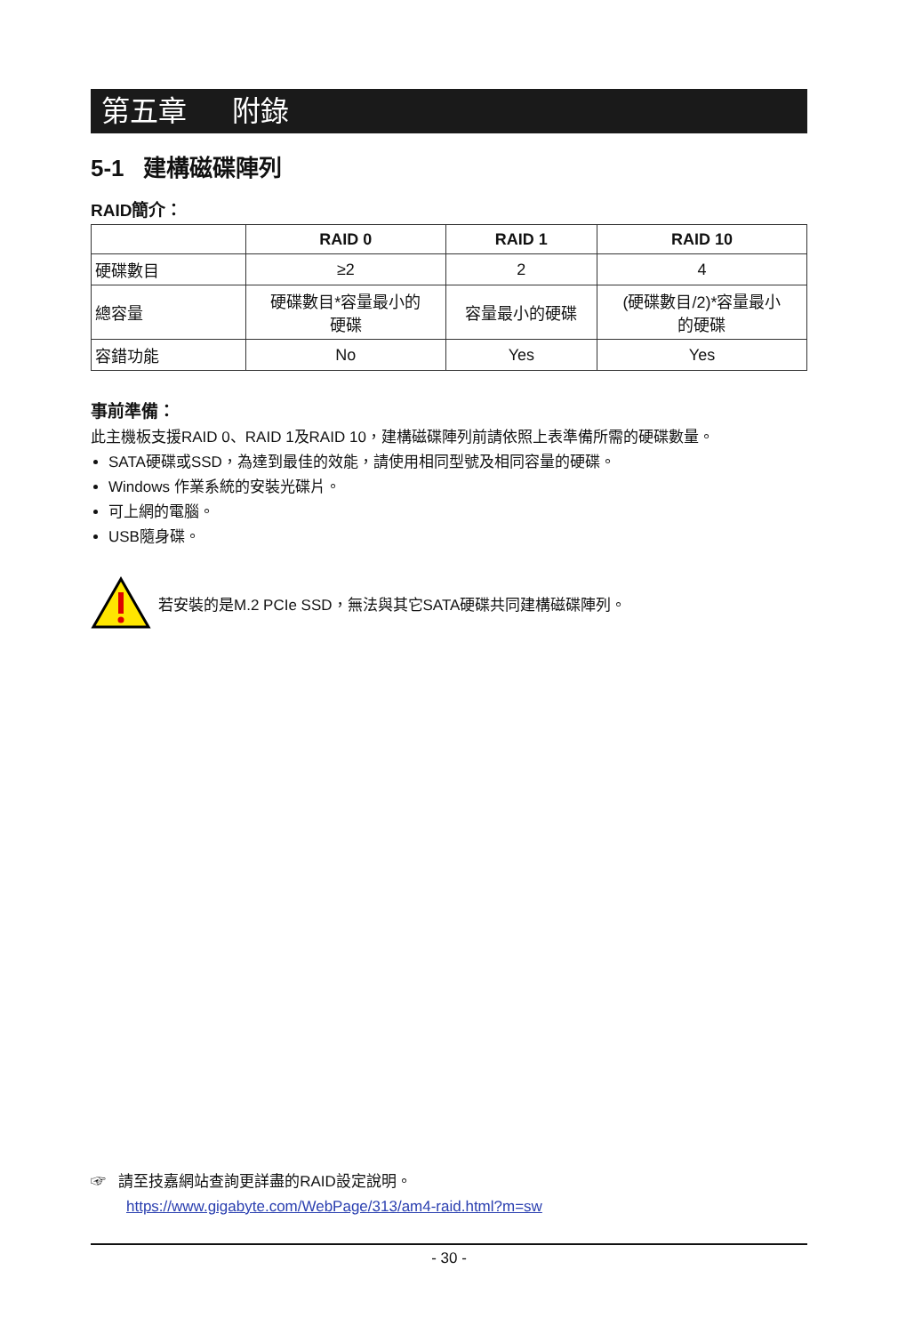第五章 附錄
5-1 建構磁碟陣列
RAID簡介：
| | RAID 0 | RAID 1 | RAID 10 |
| --- | --- | --- | --- |
| 硬碟數目 | ≥2 | 2 | 4 |
| 總容量 | 硬碟數目*容量最小的 硬碟 | 容量最小的硬碟 | (硬碟數目/2)*容量最小 的硬碟 |
| 容錯功能 | No | Yes | Yes |
事前準備：
此主機板支援RAID 0、RAID 1及RAID 10，建構磁碟陣列前請依照上表準備所需的硬碟數量。
SATA硬碟或SSD，為達到最佳的效能，請使用相同型號及相同容量的硬碟。
Windows 作業系統的安裝光碟片。
可上網的電腦。
USB隨身碟。
若安裝的是M.2 PCIe SSD，無法與其它SATA硬碟共同建構磁碟陣列。
☞ 請至技嘉網站查詢更詳盡的RAID設定說明。
https://www.gigabyte.com/WebPage/313/am4-raid.html?m=sw
- 30 -